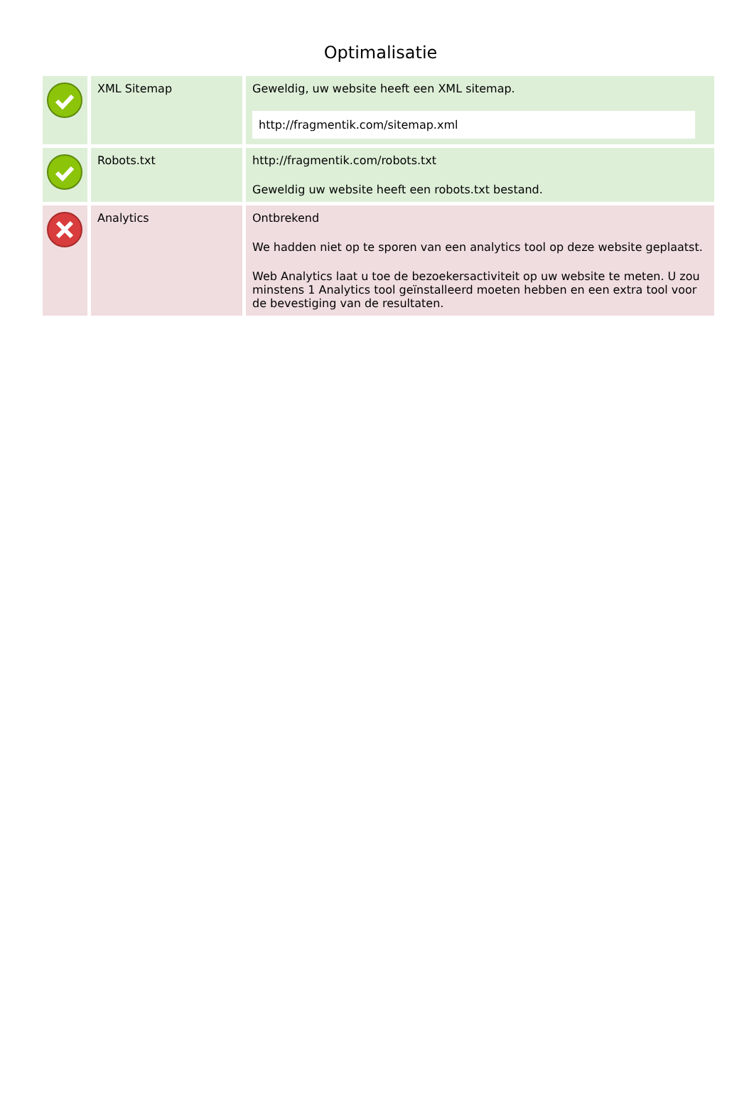Optimalisatie
| | XML Sitemap | Geweldig, uw website heeft een XML sitemap. http://fragmentik.com/sitemap.xml |
| | Robots.txt | http://fragmentik.com/robots.txt Geweldig uw website heeft een robots.txt bestand. |
| | Analytics | Ontbrekend We hadden niet op te sporen van een analytics tool op deze website geplaatst. Web Analytics laat u toe de bezoekersactiviteit op uw website te meten. U zou minstens 1 Analytics tool geïnstalleerd moeten hebben en een extra tool voor de bevestiging van de resultaten. |